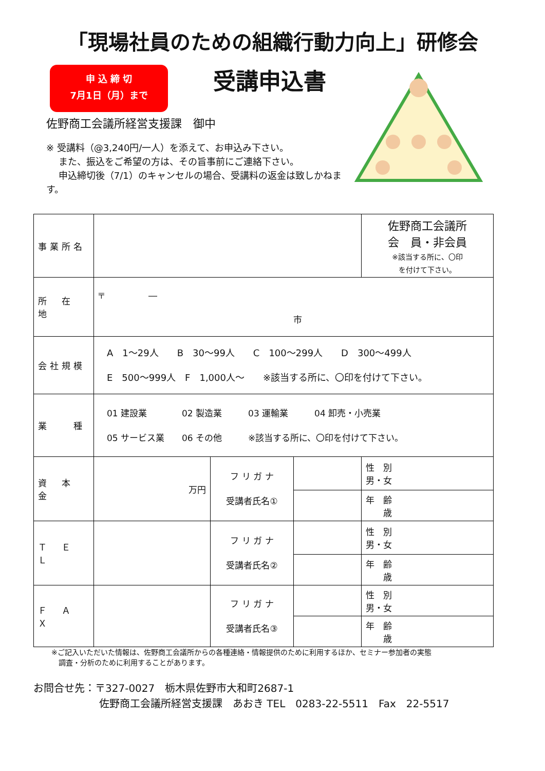「現場社員のための組織行動力向上」研修会
申 込 締 切
7月1日（月）まで
受講申込書
佐野商工会議所経営支援課　御中
※ 受講料（@3,240円/一人）を添えて、お申込み下さい。
　 また、振込をご希望の方は、その旨事前にご連絡下さい。
　 申込締切後（7/1）のキャンセルの場合、受講料の返金は致しかねます。
| 事業所名 | | | | 佐野商工会議所 会 員・非会員 ※該当する所に、〇印 を付けて下さい。 |
| 所 在 地 | 〒 ― 市 | | | |
| 会社規模 | A 1～29人 B 30～99人 C 100～299人 D 300～499人 E 500～999人 F 1,000人～ ※該当する所に、〇印を付けて下さい。 | | | |
| 業 種 | 01 建設業 02 製造業 03 運輸業 04 卸売・小売業 05 サービス業 06 その他 ※該当する所に、〇印を付けて下さい。 | | | |
| 資 本 金 | 万円 | フ リ ガ ナ 受講者氏名① | | 性 別 男・女 |
| | | | | 年 齢 歳 |
| Ｔ Ｅ Ｌ | | フ リ ガ ナ 受講者氏名② | | 性 別 男・女 |
| | | | | 年 齢 歳 |
| Ｆ Ａ Ｘ | | フ リ ガ ナ 受講者氏名③ | | 性 別 男・女 |
| | | | | 年 齢 歳 |
※ご記入いただいた情報は、佐野商工会議所からの各種連絡・情報提供のために利用するほか、セミナー参加者の実態
　調査・分析のために利用することがあります。
お問合せ先：〒327-0027　栃木県佐野市大和町2687-1
佐野商工会議所経営支援課　あおき TEL　0283-22-5511　Fax　22-5517